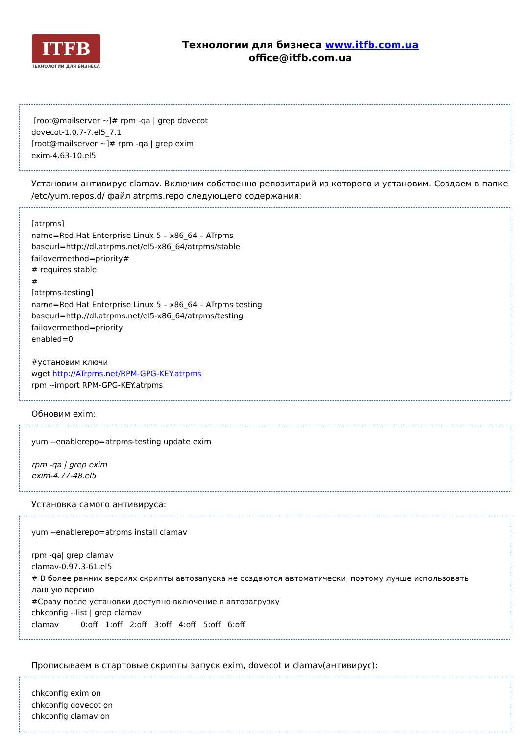ITFB
ТЕХНОЛОГИИ ДЛЯ БИЗНЕСА
Технологии для бизнеса www.itfb.com.ua
office@itfb.com.ua
[root@mailserver ~]# rpm -qa | grep dovecot
dovecot-1.0.7-7.el5_7.1
[root@mailserver ~]# rpm -qa | grep exim
exim-4.63-10.el5
Установим антивирус clamav. Включим собственно репозитарий из которого и установим. Создаем в папке /etc/yum.repos.d/ файл atrpms.repo следующего содержания:
[atrpms]
name=Red Hat Enterprise Linux 5 – x86_64 – ATrpms
baseurl=http://dl.atrpms.net/el5-x86_64/atrpms/stable
failovermethod=priority#
# requires stable
#
[atrpms-testing]
name=Red Hat Enterprise Linux 5 – x86_64 – ATrpms testing
baseurl=http://dl.atrpms.net/el5-x86_64/atrpms/testing
failovermethod=priority
enabled=0
#установим ключи
wget http://ATrpms.net/RPM-GPG-KEY.atrpms
rpm --import RPM-GPG-KEY.atrpms
Обновим exim:
yum --enablerepo=atrpms-testing update exim
rpm -qa | grep exim
exim-4.77-48.el5
Установка самого антивируса:
yum --enablerepo=atrpms install clamav
rpm -qa| grep clamav
clamav-0.97.3-61.el5
# В более ранних версиях скрипты автозапуска не создаются автоматически, поэтому лучше использовать данную версию
#Сразу после установки доступно включение в автозагрузку
chkconfig --list | grep clamav
clamav 0:off 1:off 2:off 3:off 4:off 5:off 6:off
Прописываем в стартовые скрипты запуск exim, dovecot и clamav(антивирус):
chkconfig exim on
chkconfig dovecot on
chkconfig clamav on